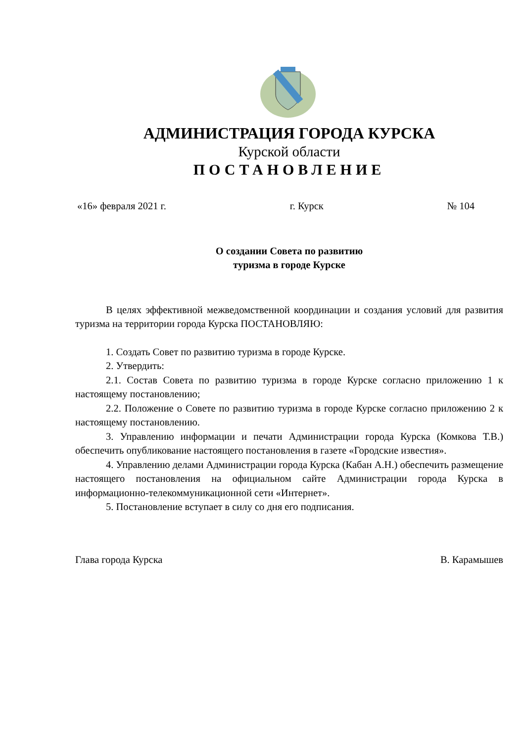АДМИНИСТРАЦИЯ ГОРОДА КУРСКА
Курской области
ПОСТАНОВЛЕНИЕ
«16» февраля 2021 г. г. Курск № 104
О создании Совета по развитию
туризма в городе Курске
В целях эффективной межведомственной координации и создания условий для развития туризма на территории города Курска ПОСТАНОВЛЯЮ:
1. Создать Совет по развитию туризма в городе Курске.
2. Утвердить:
2.1. Состав Совета по развитию туризма в городе Курске согласно приложению 1 к настоящему постановлению;
2.2. Положение о Совете по развитию туризма в городе Курске согласно приложению 2 к настоящему постановлению.
3. Управлению информации и печати Администрации города Курска (Комкова Т.В.) обеспечить опубликование настоящего постановления в газете «Городские известия».
4. Управлению делами Администрации города Курска (Кабан А.Н.) обеспечить размещение настоящего постановления на официальном сайте Администрации города Курска в информационно-телекоммуникационной сети «Интернет».
5. Постановление вступает в силу со дня его подписания.
Глава города Курска В. Карамышев